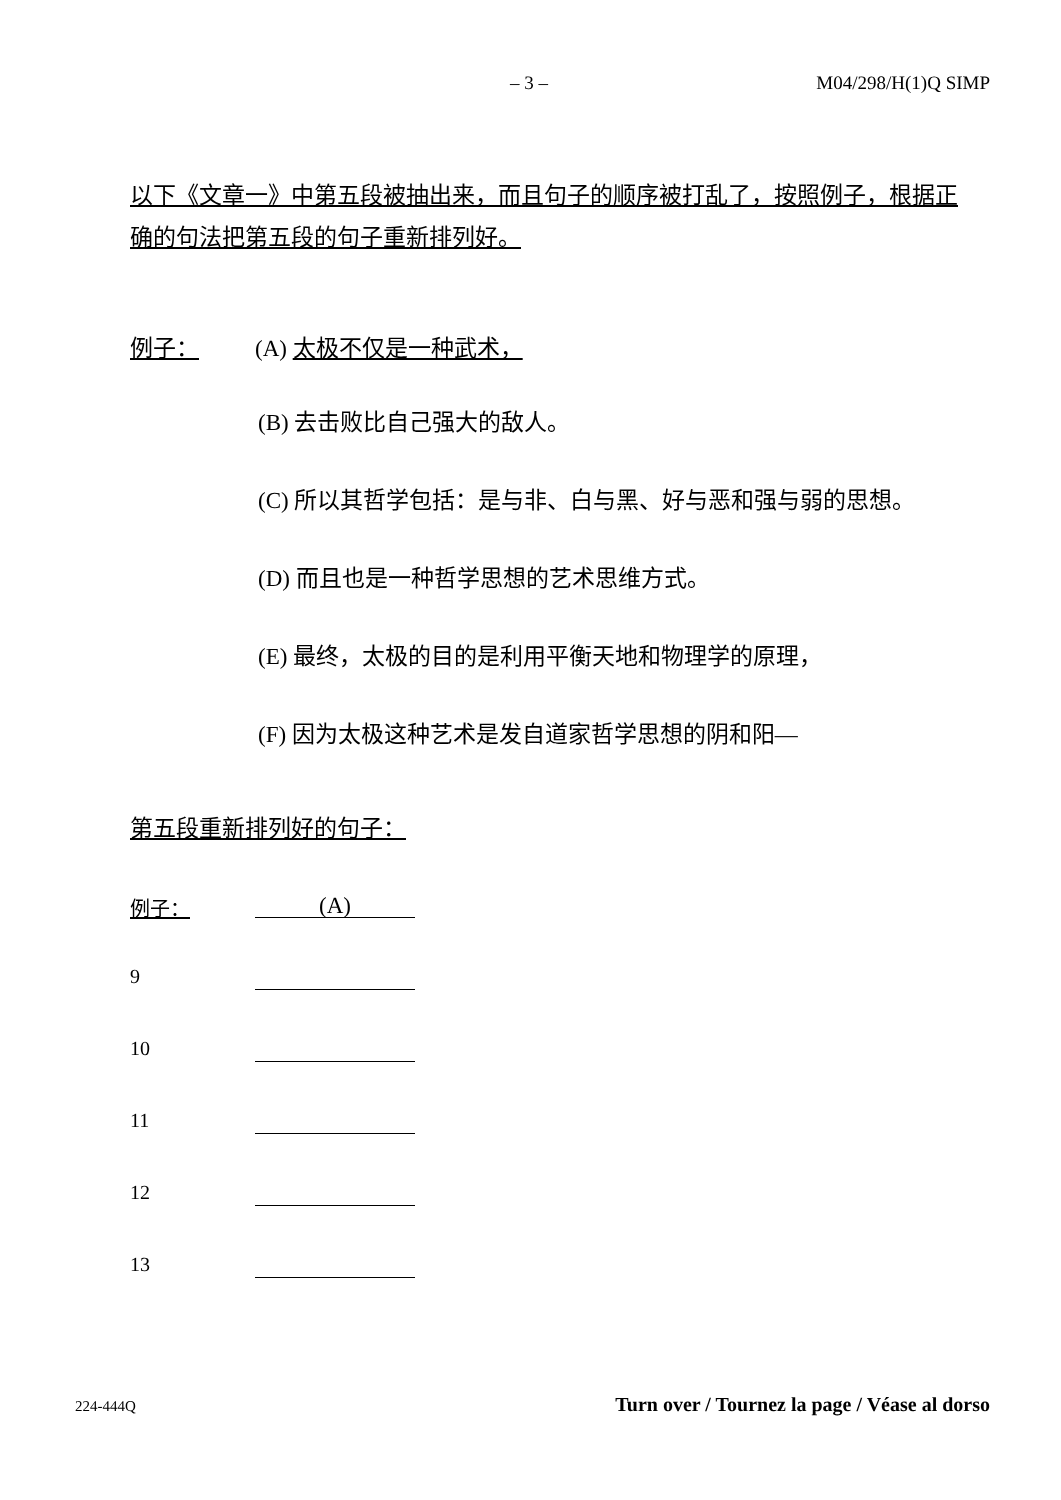– 3 – M04/298/H(1)Q SIMP
以下《文章一》中第五段被抽出来，而且句子的顺序被打乱了，按照例子，根据正确的句法把第五段的句子重新排列好。
例子： (A) 太极不仅是一种武术，
(B) 去击败比自己强大的敌人。
(C) 所以其哲学包括：是与非、白与黑、好与恶和强与弱的思想。
(D) 而且也是一种哲学思想的艺术思维方式。
(E) 最终，太极的目的是利用平衡天地和物理学的原理，
(F) 因为太极这种艺术是发自道家哲学思想的阴和阳—
第五段重新排列好的句子：
例子：
(A)
9
10
11
12
13
224-444Q Turn over / Tournez la page / Véase al dorso